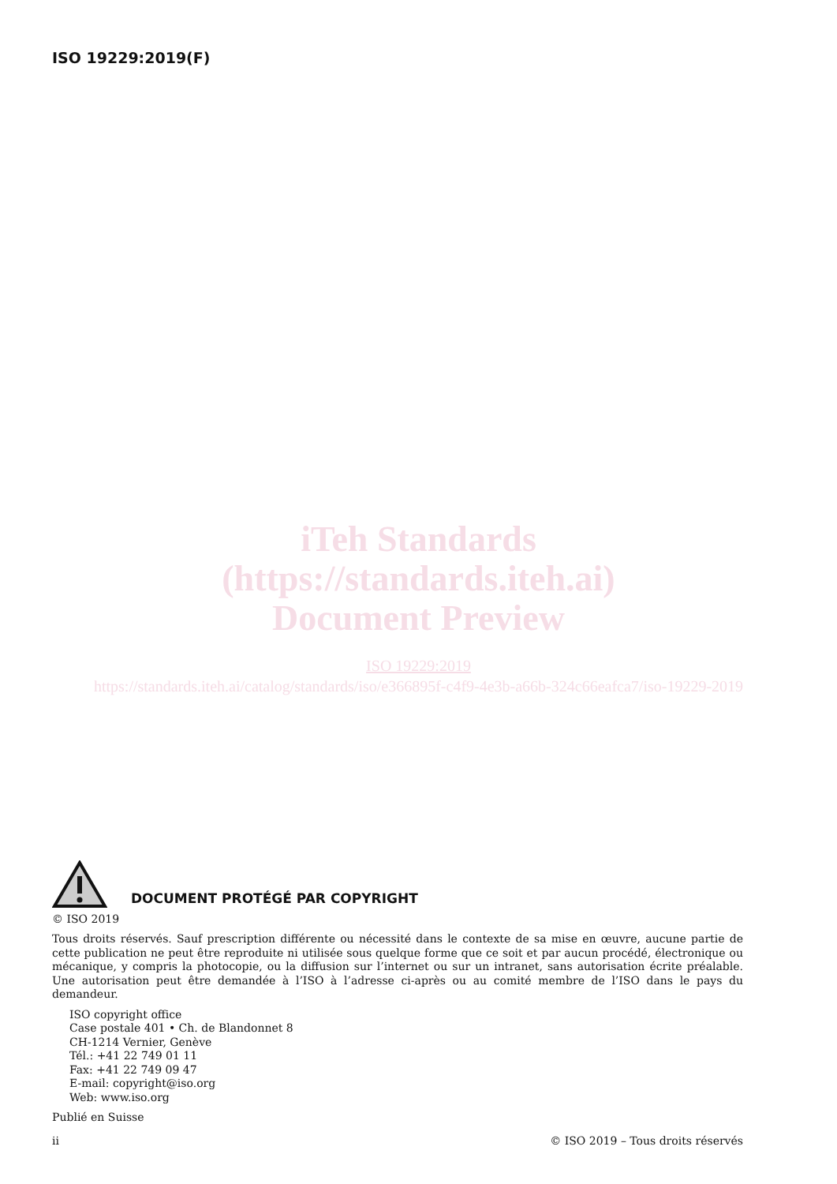ISO 19229:2019(F)
iTeh Standards
(https://standards.iteh.ai)
Document Preview
ISO 19229:2019
https://standards.iteh.ai/catalog/standards/iso/e366895f-c4f9-4e3b-a66b-324c66eafca7/iso-19229-2019
DOCUMENT PROTÉGÉ PAR COPYRIGHT
© ISO 2019
Tous droits réservés. Sauf prescription différente ou nécessité dans le contexte de sa mise en œuvre, aucune partie de cette publication ne peut être reproduite ni utilisée sous quelque forme que ce soit et par aucun procédé, électronique ou mécanique, y compris la photocopie, ou la diffusion sur l’internet ou sur un intranet, sans autorisation écrite préalable. Une autorisation peut être demandée à l’ISO à l’adresse ci-après ou au comité membre de l’ISO dans le pays du demandeur.
ISO copyright office
Case postale 401 • Ch. de Blandonnet 8
CH-1214 Vernier, Genève
Tél.: +41 22 749 01 11
Fax: +41 22 749 09 47
E-mail: copyright@iso.org
Web: www.iso.org
Publié en Suisse
ii © ISO 2019 – Tous droits réservés